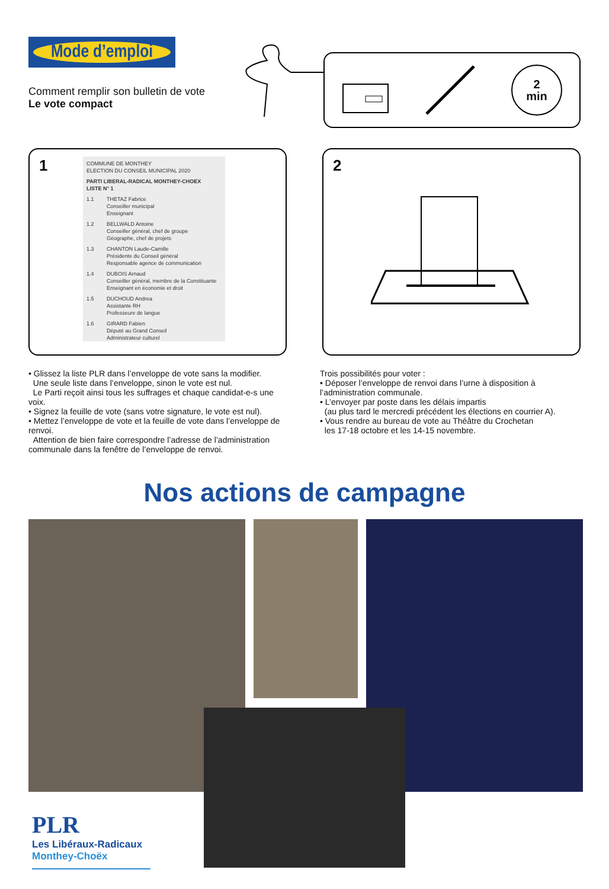Mode d’emploi
Comment remplir son bulletin de vote
Le vote compact
2
min
1
COMMUNE DE MONTHEY
ELECTION DU CONSEIL MUNICIPAL 2020
PARTI LIBERAL-RADICAL MONTHEY-CHOEX
LISTE N° 1
1.1 THETAZ Fabrice
Conseiller municipal
Enseignant
1.2 BELLWALD Antoine
Conseiller général, chef de groupe
Géographe, chef de projets
1.3 CHANTON Laude-Camille
Présidente du Conseil général
Responsable agence de communication
1.4 DUBOIS Arnaud
Conseiller général, membre de la Constituante
Enseignant en économie et droit
1.5 DUCHOUD Andrea
Assistante RH
Professeure de langue
1.6 GIRARD Fabien
Député au Grand Conseil
Administrateur culturel
2
• Glissez la liste PLR dans l’enveloppe de vote sans la modifier.
Une seule liste dans l’enveloppe, sinon le vote est nul.
Le Parti reçoit ainsi tous les suffrages et chaque candidat-e-s une voix.
• Signez la feuille de vote (sans votre signature, le vote est nul).
• Mettez l’enveloppe de vote et la feuille de vote dans l’enveloppe de renvoi.
Attention de bien faire correspondre l’adresse de l’administration communale dans la fenêtre de l’enveloppe de renvoi.
Trois possibilités pour voter :
• Déposer l’enveloppe de renvoi dans l’urne à disposition à l’administration communale.
• L’envoyer par poste dans les délais impartis
(au plus tard le mercredi précédent les élections en courrier A).
• Vous rendre au bureau de vote au Théâtre du Crochetan
les 17-18 octobre et les 14-15 novembre.
Nos actions de campagne
PLR
Les Libéraux-Radicaux
Monthey-Choëx